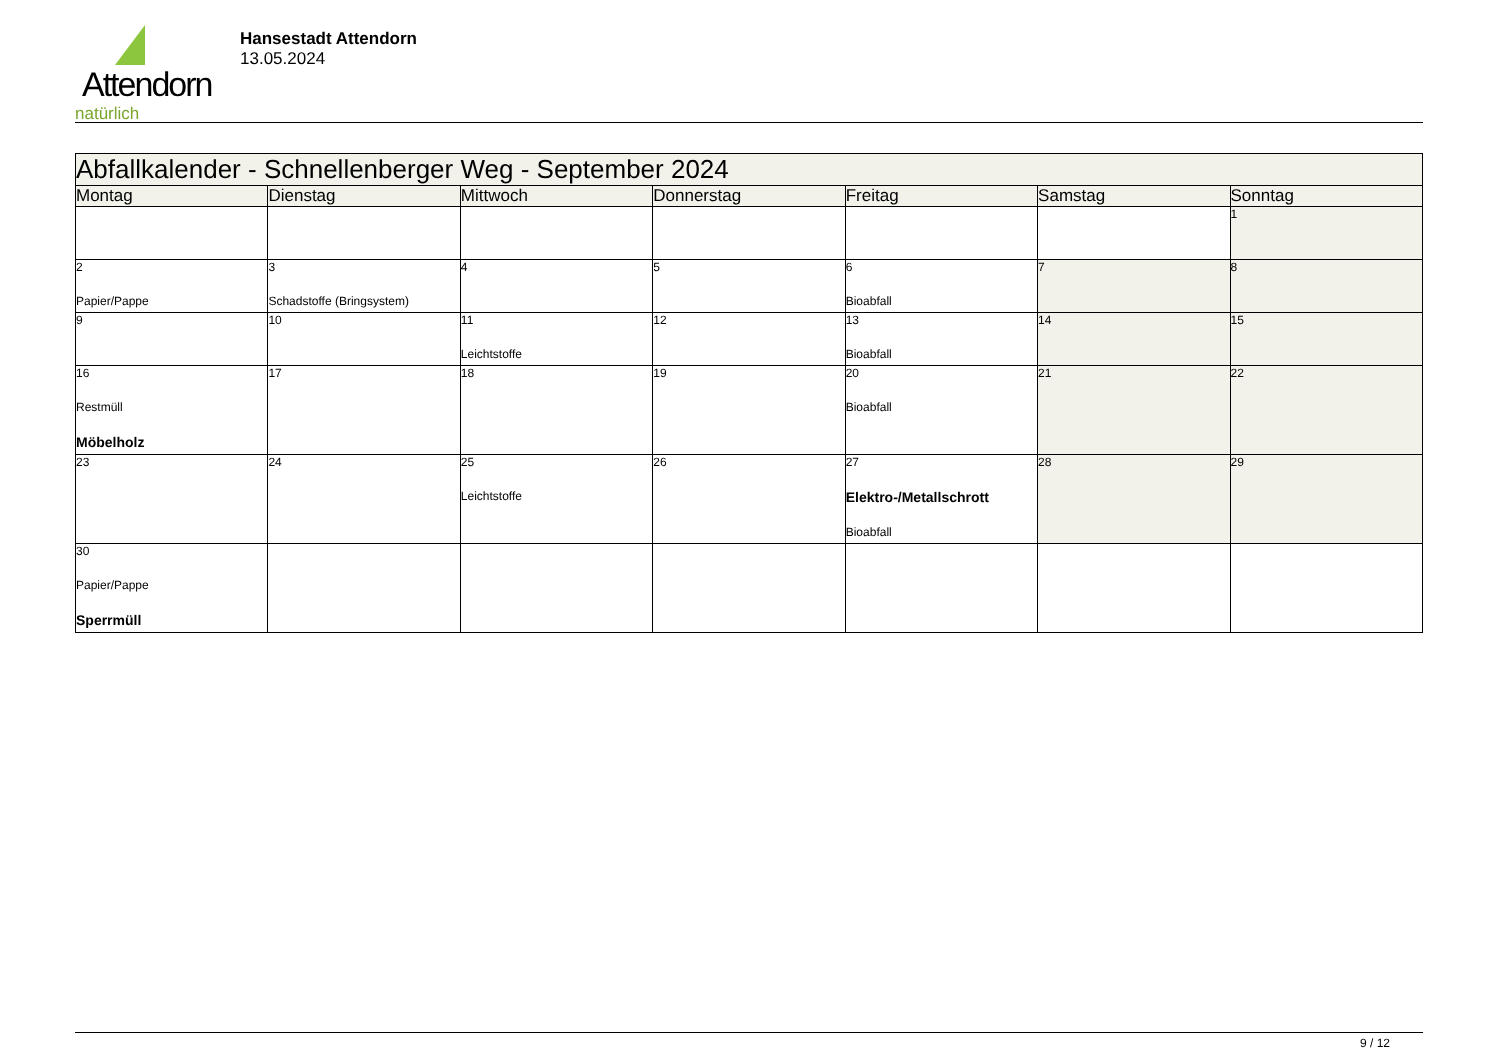Attendorn
natürlich
Hansestadt Attendorn
13.05.2024
| Abfallkalender - Schnellenberger Weg - September 2024 | | | | | | |
| --- | --- | --- | --- | --- | --- | --- |
| Montag | Dienstag | Mittwoch | Donnerstag | Freitag | Samstag | Sonntag |
| | | | | | | 1 |
| 2 Papier/Pappe | 3 Schadstoffe (Bringsystem) | 4 | 5 | 6 Bioabfall | 7 | 8 |
| 9 | 10 | 11 Leichtstoffe | 12 | 13 Bioabfall | 14 | 15 |
| 16 Restmüll Möbelholz | 17 | 18 | 19 | 20 Bioabfall | 21 | 22 |
| 23 | 24 | 25 Leichtstoffe | 26 | 27 Elektro-/Metallschrott Bioabfall | 28 | 29 |
| 30 Papier/Pappe Sperrmüll | | | | | | |
9 / 12